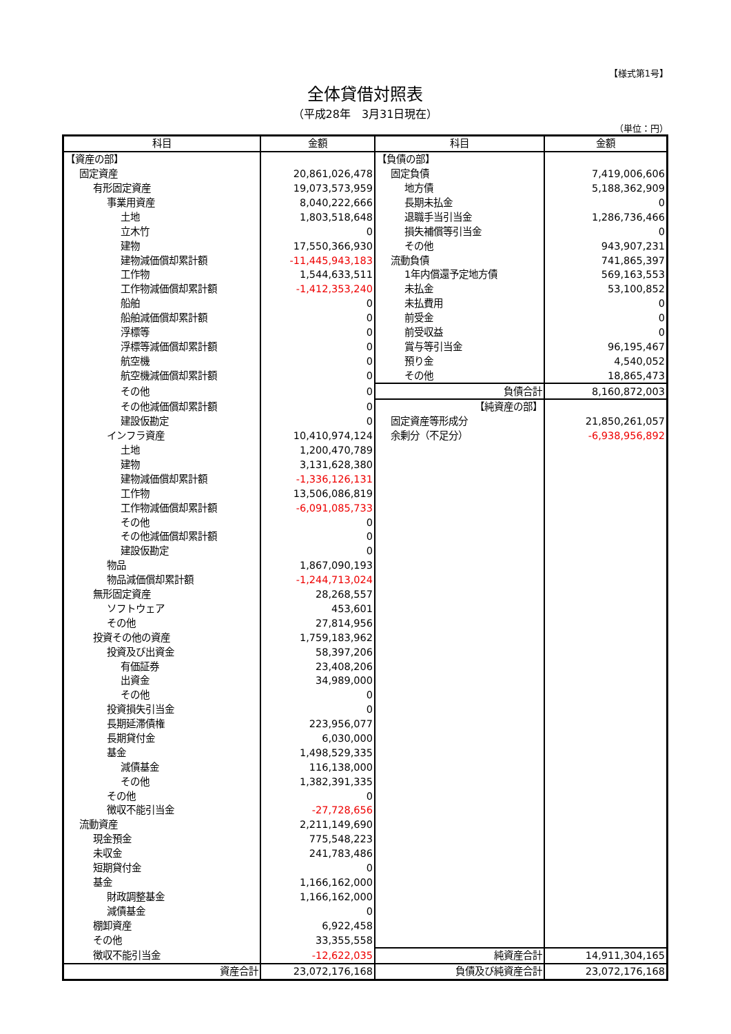【様式第1号】
全体貸借対照表
（平成28年　3月31日現在）
（単位：円）
| 科目 | 金額 | 科目 | 金額 |
| --- | --- | --- | --- |
| 【資産の部】 | | 【負債の部】 | |
| 固定資産 | 20,861,026,478 | 固定負債 | 7,419,006,606 |
| 有形固定資産 | 19,073,573,959 | 地方債 | 5,188,362,909 |
| 事業用資産 | 8,040,222,666 | 長期未払金 | 0 |
| 土地 | 1,803,518,648 | 退職手当引当金 | 1,286,736,466 |
| 立木竹 | 0 | 損失補償等引当金 | 0 |
| 建物 | 17,550,366,930 | その他 | 943,907,231 |
| 建物減価償却累計額 | -11,445,943,183 | 流動負債 | 741,865,397 |
| 工作物 | 1,544,633,511 | 1年内償還予定地方債 | 569,163,553 |
| 工作物減価償却累計額 | -1,412,353,240 | 未払金 | 53,100,852 |
| 船舶 | 0 | 未払費用 | 0 |
| 船舶減価償却累計額 | 0 | 前受金 | 0 |
| 浮標等 | 0 | 前受収益 | 0 |
| 浮標等減価償却累計額 | 0 | 賞与等引当金 | 96,195,467 |
| 航空機 | 0 | 預り金 | 4,540,052 |
| 航空機減価償却累計額 | 0 | その他 | 18,865,473 |
| その他 | 0 | 負債合計 | 8,160,872,003 |
| その他減価償却累計額 | 0 | 【純資産の部】 | |
| 建設仮勘定 | 0 | 固定資産等形成分 | 21,850,261,057 |
| インフラ資産 | 10,410,974,124 | 余剰分（不足分） | -6,938,956,892 |
| 土地 | 1,200,470,789 | | |
| 建物 | 3,131,628,380 | | |
| 建物減価償却累計額 | -1,336,126,131 | | |
| 工作物 | 13,506,086,819 | | |
| 工作物減価償却累計額 | -6,091,085,733 | | |
| その他 | 0 | | |
| その他減価償却累計額 | 0 | | |
| 建設仮勘定 | 0 | | |
| 物品 | 1,867,090,193 | | |
| 物品減価償却累計額 | -1,244,713,024 | | |
| 無形固定資産 | 28,268,557 | | |
| ソフトウェア | 453,601 | | |
| その他 | 27,814,956 | | |
| 投資その他の資産 | 1,759,183,962 | | |
| 投資及び出資金 | 58,397,206 | | |
| 有価証券 | 23,408,206 | | |
| 出資金 | 34,989,000 | | |
| その他 | 0 | | |
| 投資損失引当金 | 0 | | |
| 長期延滞債権 | 223,956,077 | | |
| 長期貸付金 | 6,030,000 | | |
| 基金 | 1,498,529,335 | | |
| 減債基金 | 116,138,000 | | |
| その他 | 1,382,391,335 | | |
| その他 | 0 | | |
| 徴収不能引当金 | -27,728,656 | | |
| 流動資産 | 2,211,149,690 | | |
| 現金預金 | 775,548,223 | | |
| 未収金 | 241,783,486 | | |
| 短期貸付金 | 0 | | |
| 基金 | 1,166,162,000 | | |
| 財政調整基金 | 1,166,162,000 | | |
| 減債基金 | 0 | | |
| 棚卸資産 | 6,922,458 | | |
| その他 | 33,355,558 | | |
| 徴収不能引当金 | -12,622,035 | 純資産合計 | 14,911,304,165 |
| 資産合計 | 23,072,176,168 | 負債及び純資産合計 | 23,072,176,168 |